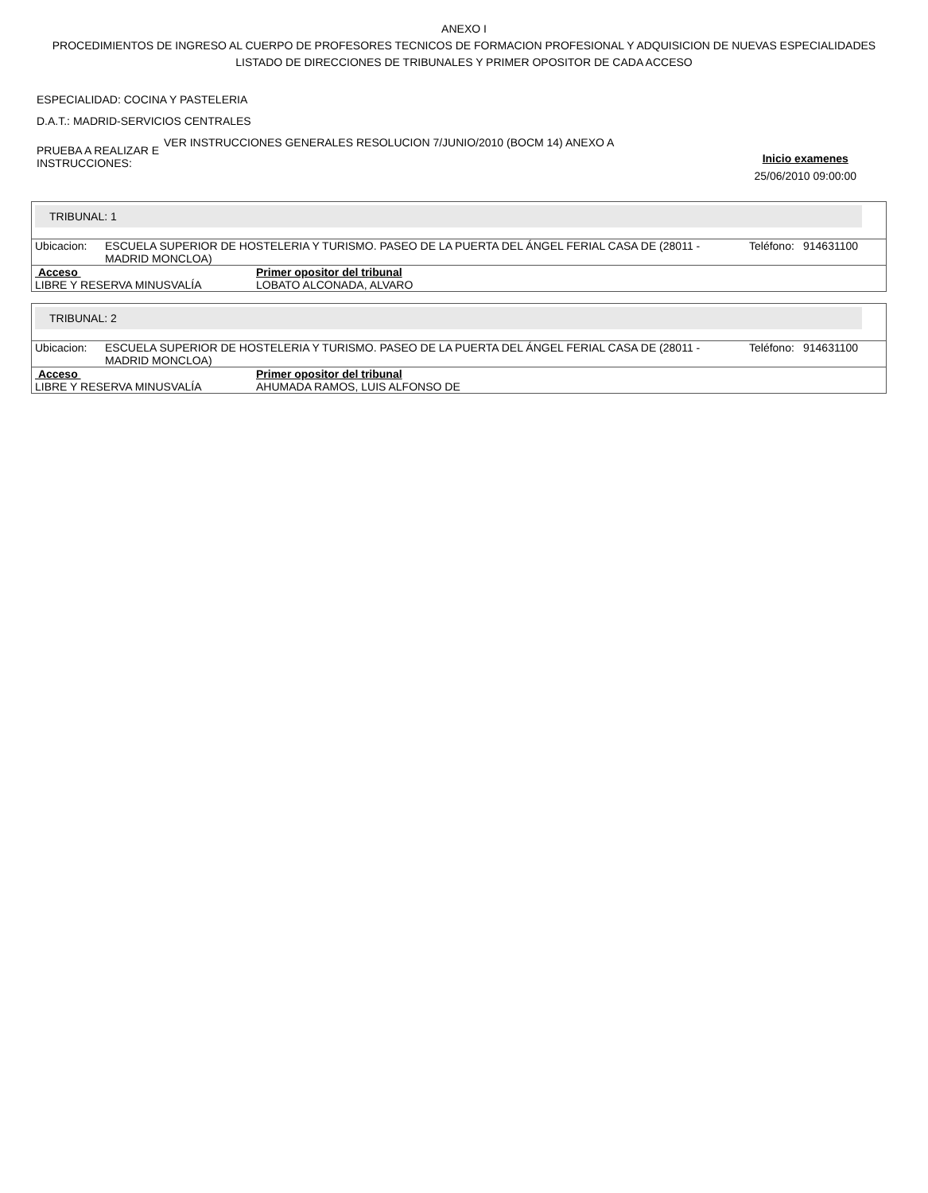ANEXO I
PROCEDIMIENTOS DE INGRESO AL CUERPO DE PROFESORES TECNICOS DE FORMACION PROFESIONAL Y ADQUISICION DE NUEVAS ESPECIALIDADES
LISTADO DE DIRECCIONES DE TRIBUNALES Y PRIMER OPOSITOR DE CADA ACCESO
ESPECIALIDAD: COCINA Y PASTELERIA
D.A.T.: MADRID-SERVICIOS CENTRALES
PRUEBA A REALIZAR E INSTRUCCIONES:
VER INSTRUCCIONES GENERALES RESOLUCION 7/JUNIO/2010 (BOCM 14) ANEXO A
Inicio examenes
25/06/2010 09:00:00
TRIBUNAL: 1
| Ubicacion: | ESCUELA SUPERIOR DE HOSTELERIA Y TURISMO. PASEO DE LA PUERTA DEL ÁNGEL FERIAL CASA DE (28011 - MADRID MONCLOA) | Teléfono: | 914631100 |
| Acceso | Primer opositor del tribunal |
| --- | --- |
| LIBRE Y RESERVA MINUSVALÍA | LOBATO ALCONADA, ALVARO |
TRIBUNAL: 2
| Ubicacion: | ESCUELA SUPERIOR DE HOSTELERIA Y TURISMO. PASEO DE LA PUERTA DEL ÁNGEL FERIAL CASA DE (28011 - MADRID MONCLOA) | Teléfono: | 914631100 |
| Acceso | Primer opositor del tribunal |
| --- | --- |
| LIBRE Y RESERVA MINUSVALÍA | AHUMADA RAMOS, LUIS ALFONSO DE |